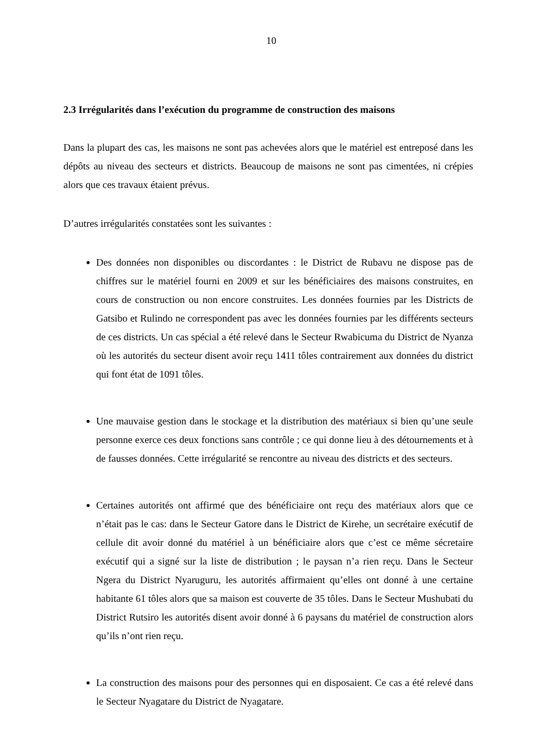10
2.3 Irrégularités dans l’exécution du programme de construction des maisons
Dans la plupart des cas, les maisons ne sont pas achevées alors que le matériel est entreposé dans les dépôts au niveau des secteurs et districts. Beaucoup de maisons ne sont pas cimentées, ni crépies alors que ces travaux étaient prévus.
D’autres irrégularités constatées sont les suivantes :
Des données non disponibles ou discordantes : le District de Rubavu ne dispose pas de chiffres sur le matériel fourni en 2009 et sur les bénéficiaires des maisons construites, en cours de construction ou non encore construites. Les données fournies par les Districts de Gatsibo et Rulindo ne correspondent pas avec les données fournies par les différents secteurs de ces districts. Un cas spécial a été relevé dans le Secteur Rwabicuma du District de Nyanza où les autorités du secteur disent avoir reçu 1411 tôles contrairement aux données du district qui font état de 1091 tôles.
Une mauvaise gestion dans le stockage et la distribution des matériaux si bien qu’une seule personne exerce ces deux fonctions sans contrôle ; ce qui donne lieu à des détournements et à de fausses données. Cette irrégularité se rencontre au niveau des districts et des secteurs.
Certaines autorités ont affirmé que des bénéficiaire ont reçu des matériaux alors que ce n’était pas le cas: dans le Secteur Gatore dans le District de Kirehe, un secrétaire exécutif de cellule dit avoir donné du matériel à un bénéficiaire alors que c’est ce même sécretaire exécutif qui a signé sur la liste de distribution ; le paysan n’a rien reçu. Dans le Secteur Ngera du District Nyaruguru, les autorités affirmaient qu’elles ont donné à une certaine habitante 61 tôles alors que sa maison est couverte de 35 tôles. Dans le Secteur Mushubati du District Rutsiro les autorités disent avoir donné à 6 paysans du matériel de construction alors qu’ils n’ont rien reçu.
La construction des maisons pour des personnes qui en disposaient. Ce cas a été relevé dans le Secteur Nyagatare du District de Nyagatare.